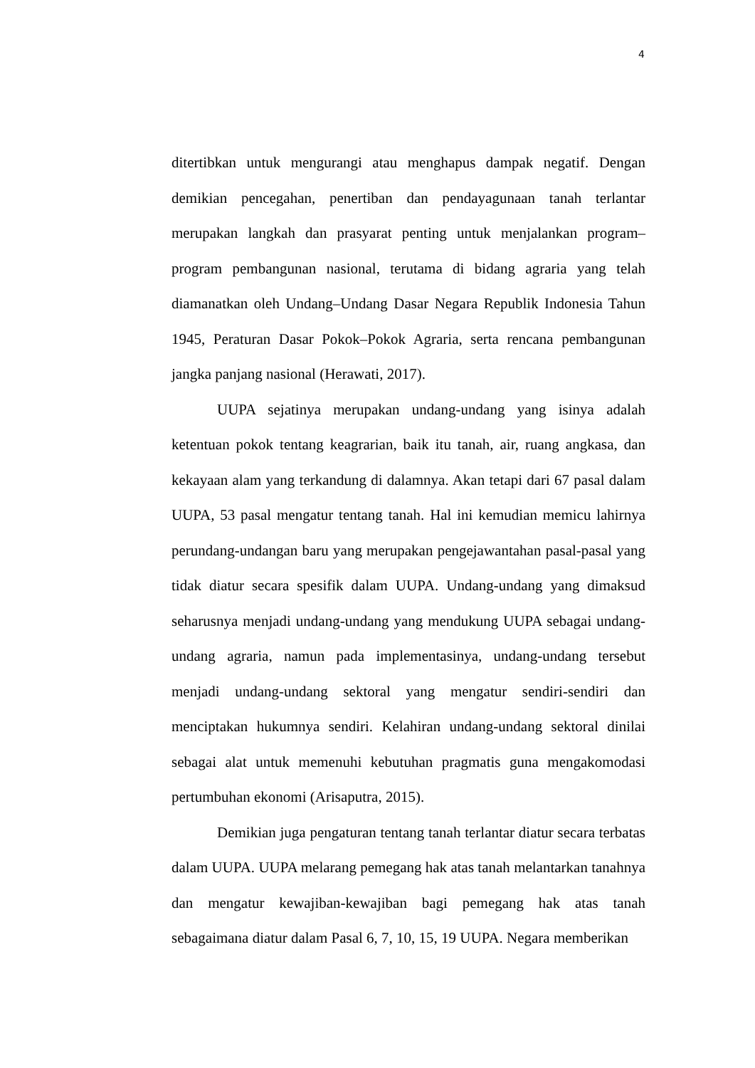4
ditertibkan untuk mengurangi atau menghapus dampak negatif. Dengan demikian pencegahan, penertiban dan pendayagunaan tanah terlantar merupakan langkah dan prasyarat penting untuk menjalankan program–program pembangunan nasional, terutama di bidang agraria yang telah diamanatkan oleh Undang–Undang Dasar Negara Republik Indonesia Tahun 1945, Peraturan Dasar Pokok–Pokok Agraria, serta rencana pembangunan jangka panjang nasional (Herawati, 2017).
UUPA sejatinya merupakan undang-undang yang isinya adalah ketentuan pokok tentang keagrarian, baik itu tanah, air, ruang angkasa, dan kekayaan alam yang terkandung di dalamnya. Akan tetapi dari 67 pasal dalam UUPA, 53 pasal mengatur tentang tanah. Hal ini kemudian memicu lahirnya perundang-undangan baru yang merupakan pengejawantahan pasal-pasal yang tidak diatur secara spesifik dalam UUPA. Undang-undang yang dimaksud seharusnya menjadi undang-undang yang mendukung UUPA sebagai undang-undang agraria, namun pada implementasinya, undang-undang tersebut menjadi undang-undang sektoral yang mengatur sendiri-sendiri dan menciptakan hukumnya sendiri. Kelahiran undang-undang sektoral dinilai sebagai alat untuk memenuhi kebutuhan pragmatis guna mengakomodasi pertumbuhan ekonomi (Arisaputra, 2015).
Demikian juga pengaturan tentang tanah terlantar diatur secara terbatas dalam UUPA. UUPA melarang pemegang hak atas tanah melantarkan tanahnya dan mengatur kewajiban-kewajiban bagi pemegang hak atas tanah sebagaimana diatur dalam Pasal 6, 7, 10, 15, 19 UUPA. Negara memberikan